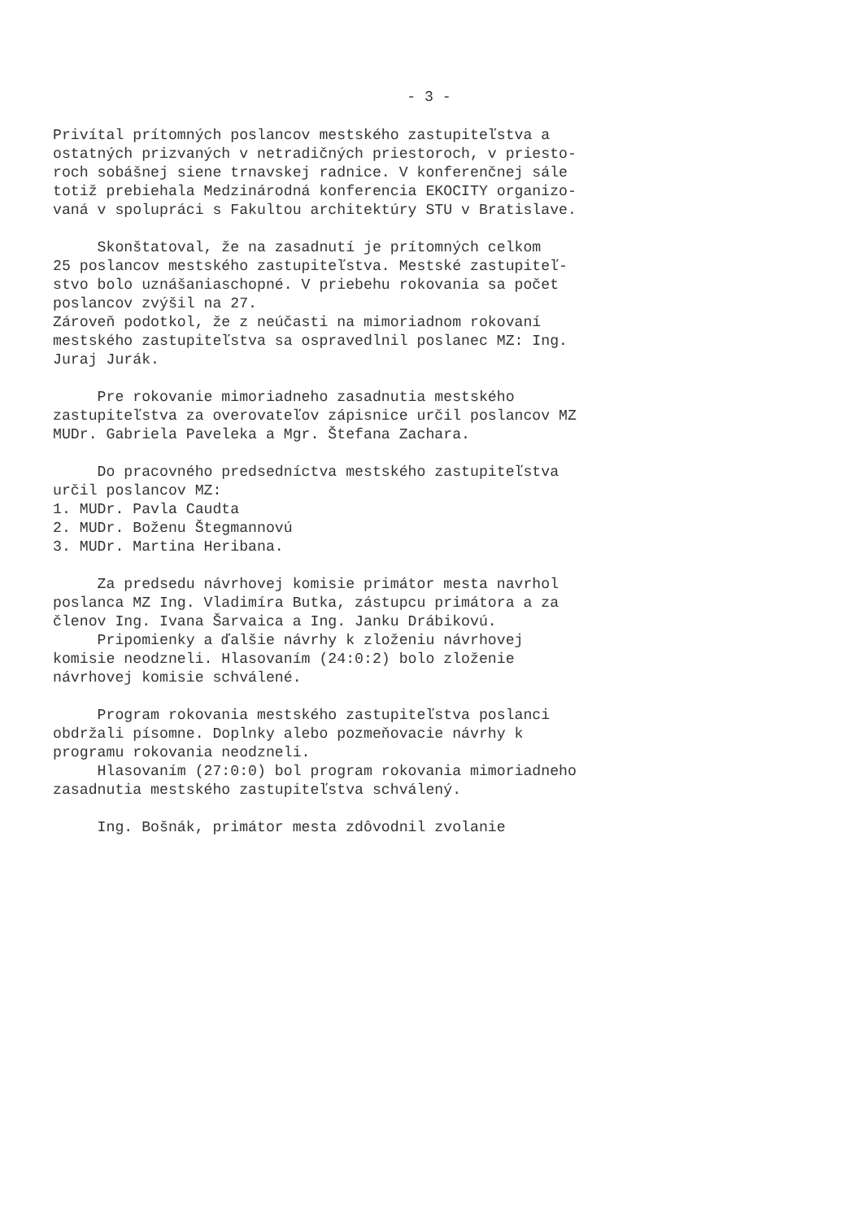- 3 -
Privítal prítomných poslancov mestského zastupiteľstva a ostatných prizvaných v netradičných priestoroch, v priesto- roch sobášnej siene trnavskej radnice. V konferenčnej sále totiž prebiehala Medzinárodná konferencia EKOCITY organizo- vaná v spolupráci s Fakultou architektúry STU v Bratislave.
Skonštatoval, že na zasadnutí je prítomných celkom 25 poslancov mestského zastupiteľstva. Mestské zastupiteľ- stvo bolo uznášaniaschopné. V priebehu rokovania sa počet poslancov zvýšil na 27. Zároveň podotkol, že z neúčasti na mimoriadnom rokovaní mestského zastupiteľstva sa ospravedlnil poslanec MZ: Ing. Juraj Jurák.
Pre rokovanie mimoriadneho zasadnutia mestského zastupiteľstva za overovateľov zápisnice určil poslancov MZ MUDr. Gabriela Paveleka a Mgr. Štefana Zachara.
Do pracovného predsedníctva mestského zastupiteľstva určil poslancov MZ: 1. MUDr. Pavla Caudta 2. MUDr. Boženu Štegmannovú 3. MUDr. Martina Heribana.
Za predsedu návrhovej komisie primátor mesta navrhol poslanca MZ Ing. Vladimíra Butka, zástupcu primátora a za členov Ing. Ivana Šarvaica a Ing. Janku Drábikovú. Pripomienky a ďalšie návrhy k zloženiu návrhovej komisie neodzneli. Hlasovaním (24:0:2) bolo zloženie návrhovej komisie schválené.
Program rokovania mestského zastupiteľstva poslanci obdržali písomne. Doplnky alebo pozmeňovacie návrhy k programu rokovania neodzneli. Hlasovaním (27:0:0) bol program rokovania mimoriadneho zasadnutia mestského zastupiteľstva schválený.
Ing. Bošnák, primátor mesta zdôvodnil zvolanie